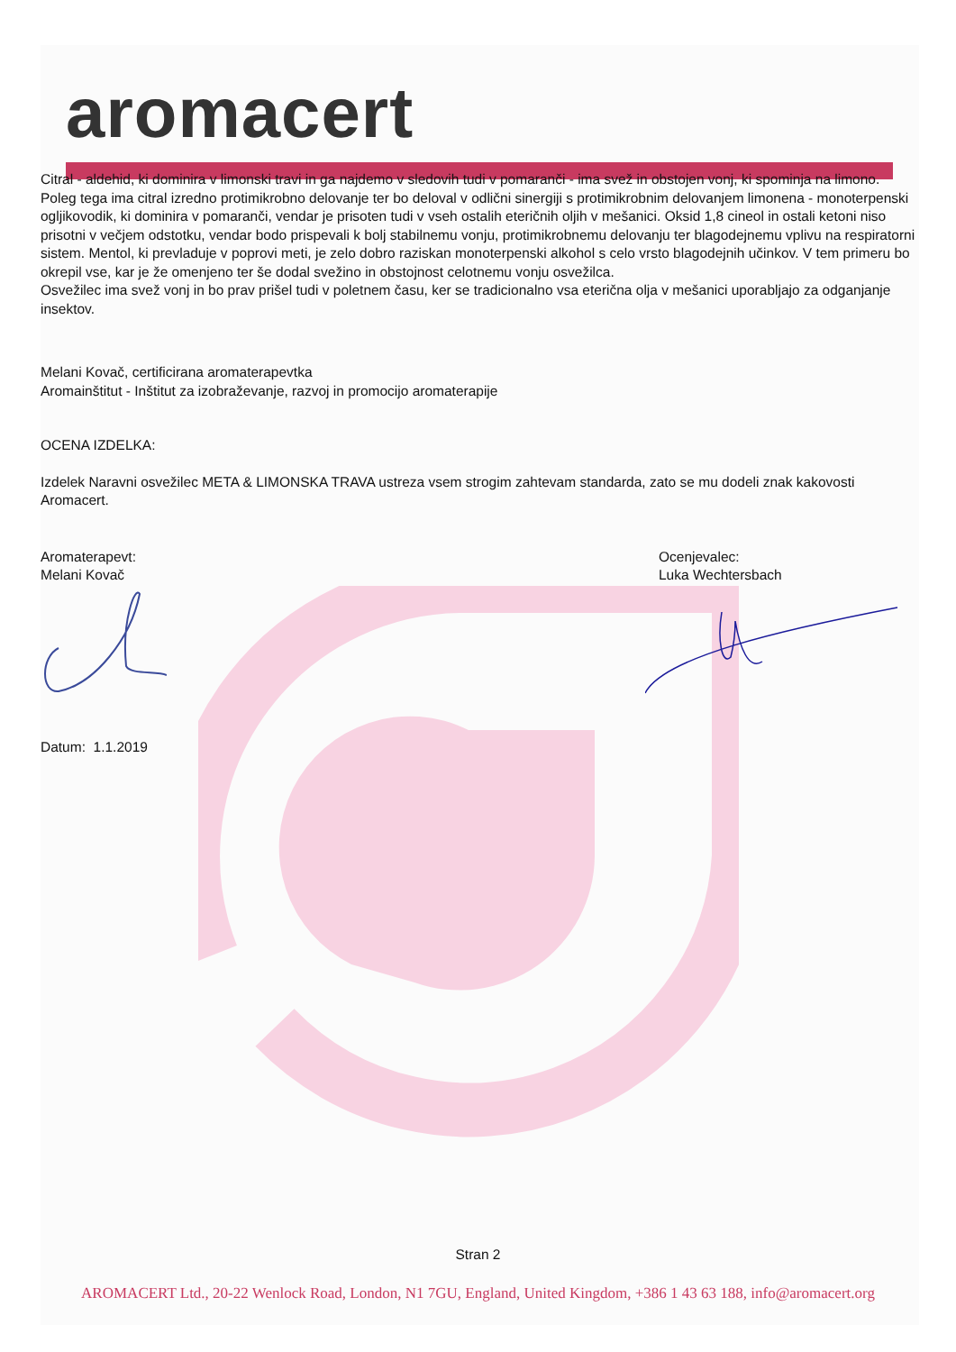aromacert
Citral - aldehid, ki dominira v limonski travi in ga najdemo v sledovih tudi v pomaranči - ima svež in obstojen vonj, ki spominja na limono. Poleg tega ima citral izredno protimikrobno delovanje ter bo deloval v odlični sinergiji s protimikrobnim delovanjem limonena - monoterpenski ogljikovodik, ki dominira v pomaranči, vendar je prisoten tudi v vseh ostalih eteričnih oljih v mešanici. Oksid 1,8 cineol in ostali ketoni niso prisotni v večjem odstotku, vendar bodo prispevali k bolj stabilnemu vonju, protimikrobnemu delovanju ter blagodejnemu vplivu na respiratorni sistem. Mentol, ki prevladuje v poprovi meti, je zelo dobro raziskan monoterpenski alkohol s celo vrsto blagodejnih učinkov. V tem primeru bo okrepil vse, kar je že omenjeno ter še dodal svežino in obstojnost celotnemu vonju osvežilca.
Osvežilec ima svež vonj in bo prav prišel tudi v poletnem času, ker se tradicionalno vsa eterična olja v mešanici uporabljajo za odganjanje insektov.
Melani Kovač, certificirana aromaterapevtka
Aromainštitut - Inštitut za izobraževanje, razvoj in promocijo aromaterapije
OCENA IZDELKA:
Izdelek Naravni osvežilec META & LIMONSKA TRAVA ustreza vsem strogim zahtevam standarda, zato se mu dodeli znak kakovosti Aromacert.
Aromaterapevt:
Melani Kovač
Ocenjevalec:
Luka Wechtersbach
Datum: 1.1.2019
Stran 2
AROMACERT Ltd., 20-22 Wenlock Road, London, N1 7GU, England, United Kingdom, +386 1 43 63 188, info@aromacert.org